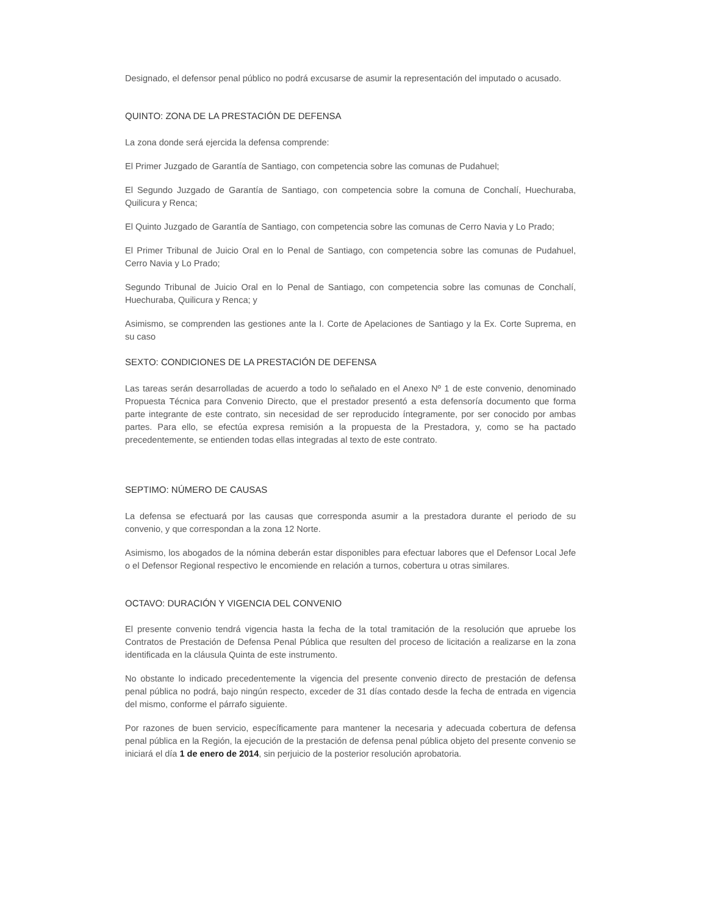Designado, el defensor penal público no podrá excusarse de asumir la representación del imputado o acusado.
QUINTO: ZONA DE LA PRESTACIÓN DE DEFENSA
La zona donde será ejercida la defensa comprende:
El Primer Juzgado de Garantía de Santiago, con competencia sobre las comunas de Pudahuel;
El Segundo Juzgado de Garantía de Santiago, con competencia sobre la comuna de Conchalí, Huechuraba, Quilicura y Renca;
El Quinto Juzgado de Garantía de Santiago, con competencia sobre las comunas de Cerro Navia y Lo Prado;
El Primer Tribunal de Juicio Oral en lo Penal de Santiago, con competencia sobre las comunas de Pudahuel, Cerro Navia y Lo Prado;
Segundo Tribunal de Juicio Oral en lo Penal de Santiago, con competencia sobre las comunas de Conchalí, Huechuraba, Quilicura y Renca; y
Asimismo, se comprenden las gestiones ante la I. Corte de Apelaciones de Santiago y la Ex. Corte Suprema, en su caso
SEXTO: CONDICIONES DE LA PRESTACIÓN DE DEFENSA
Las tareas serán desarrolladas de acuerdo a todo lo señalado en el Anexo Nº 1 de este convenio, denominado Propuesta Técnica para Convenio Directo, que el prestador presentó a esta defensoría documento que forma parte integrante de este contrato, sin necesidad de ser reproducido íntegramente, por ser conocido por ambas partes. Para ello, se efectúa expresa remisión a la propuesta de la Prestadora, y, como se ha pactado precedentemente, se entienden todas ellas integradas al texto de este contrato.
SEPTIMO: NÚMERO DE CAUSAS
La defensa se efectuará por las causas que corresponda asumir a la prestadora durante el periodo de su convenio, y que correspondan a la zona 12 Norte.
Asimismo, los abogados de la nómina deberán estar disponibles para efectuar labores que el Defensor Local Jefe o el Defensor Regional respectivo le encomiende en relación a turnos, cobertura u otras similares.
OCTAVO: DURACIÓN Y VIGENCIA DEL CONVENIO
El presente convenio tendrá vigencia hasta la fecha de la total tramitación de la resolución que apruebe los Contratos de Prestación de Defensa Penal Pública que resulten del proceso de licitación a realizarse en la zona identificada en la cláusula Quinta de este instrumento.
No obstante lo indicado precedentemente la vigencia del presente convenio directo de prestación de defensa penal pública no podrá, bajo ningún respecto, exceder de 31 días contado desde la fecha de entrada en vigencia del mismo, conforme el párrafo siguiente.
Por razones de buen servicio, específicamente para mantener la necesaria y adecuada cobertura de defensa penal pública en la Región, la ejecución de la prestación de defensa penal pública objeto del presente convenio se iniciará el día 1 de enero de 2014, sin perjuicio de la posterior resolución aprobatoria.